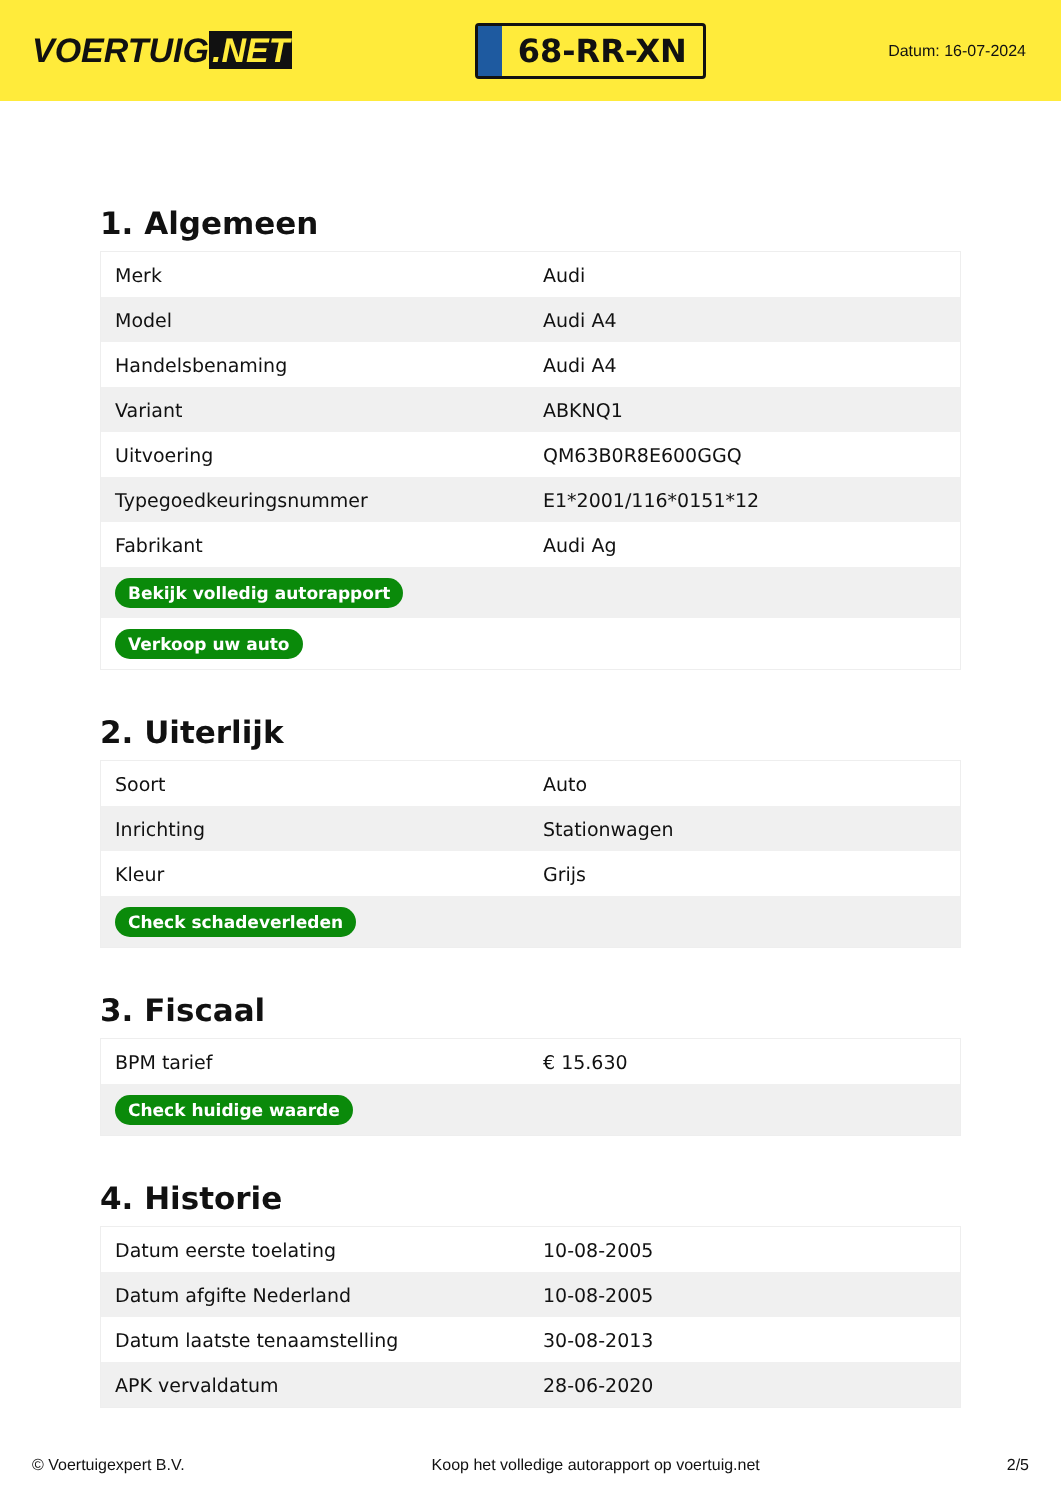VOERTUIG.NET
68-RR-XN
Datum: 16-07-2024
1. Algemeen
| Merk | Audi |
| Model | Audi A4 |
| Handelsbenaming | Audi A4 |
| Variant | ABKNQ1 |
| Uitvoering | QM63B0R8E600GGQ |
| Typegoedkeuringsnummer | E1*2001/116*0151*12 |
| Fabrikant | Audi Ag |
| Bekijk volledig autorapport | |
| Verkoop uw auto | |
2. Uiterlijk
| Soort | Auto |
| Inrichting | Stationwagen |
| Kleur | Grijs |
| Check schadeverleden | |
3. Fiscaal
| BPM tarief | € 15.630 |
| Check huidige waarde | |
4. Historie
| Datum eerste toelating | 10-08-2005 |
| Datum afgifte Nederland | 10-08-2005 |
| Datum laatste tenaamstelling | 30-08-2013 |
| APK vervaldatum | 28-06-2020 |
© Voertuigexpert B.V. Koop het volledige autorapport op voertuig.net 2/5